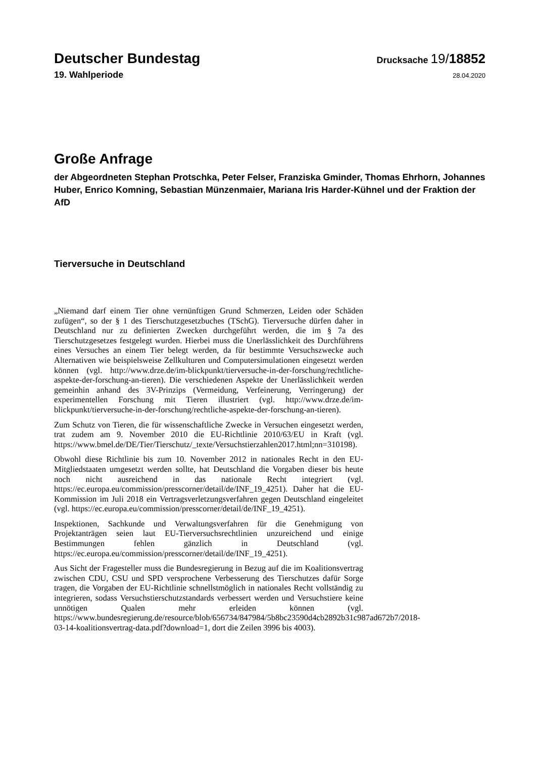Deutscher Bundestag
Drucksache 19/18852
19. Wahlperiode
28.04.2020
Große Anfrage
der Abgeordneten Stephan Protschka, Peter Felser, Franziska Gminder, Thomas Ehrhorn, Johannes Huber, Enrico Komning, Sebastian Münzenmaier, Mariana Iris Harder-Kühnel und der Fraktion der AfD
Tierversuche in Deutschland
„Niemand darf einem Tier ohne vernünftigen Grund Schmerzen, Leiden oder Schäden zufügen“, so der § 1 des Tierschutzgesetzbuches (TSchG). Tierversuche dürfen daher in Deutschland nur zu definierten Zwecken durchgeführt werden, die im § 7a des Tierschutzgesetzes festgelegt wurden. Hierbei muss die Unerlässlichkeit des Durchführens eines Versuches an einem Tier belegt werden, da für bestimmte Versuchszwecke auch Alternativen wie beispielsweise Zellkulturen und Computersimulationen eingesetzt werden können (vgl. http://www.drze.de/im-blickpunkt/tierversuche-in-der-forschung/rechtliche-aspekte-der-forschung-an-tieren). Die verschiedenen Aspekte der Unerlässlichkeit werden gemeinhin anhand des 3V-Prinzips (Vermeidung, Verfeinerung, Verringerung) der experimentellen Forschung mit Tieren illustriert (vgl. http://www.drze.de/im-blickpunkt/tierversuche-in-der-forschung/rechtliche-aspekte-der-forschung-an-tieren).
Zum Schutz von Tieren, die für wissenschaftliche Zwecke in Versuchen eingesetzt werden, trat zudem am 9. November 2010 die EU-Richtlinie 2010/63/EU in Kraft (vgl. https://www.bmel.de/DE/Tier/Tierschutz/_texte/Versuchstierzahlen2017.html;nn=310198).
Obwohl diese Richtlinie bis zum 10. November 2012 in nationales Recht in den EU-Mitgliedstaaten umgesetzt werden sollte, hat Deutschland die Vorgaben dieser bis heute noch nicht ausreichend in das nationale Recht integriert (vgl. https://ec.europa.eu/commission/presscorner/detail/de/INF_19_4251). Daher hat die EU-Kommission im Juli 2018 ein Vertragsverletzungsverfahren gegen Deutschland eingeleitet (vgl. https://ec.europa.eu/commission/presscorner/detail/de/INF_19_4251).
Inspektionen, Sachkunde und Verwaltungsverfahren für die Genehmigung von Projektanträgen seien laut EU-Tierversuchsrechtlinien unzureichend und einige Bestimmungen fehlen gänzlich in Deutschland (vgl. https://ec.europa.eu/commission/presscorner/detail/de/INF_19_4251).
Aus Sicht der Fragesteller muss die Bundesregierung in Bezug auf die im Koalitionsvertrag zwischen CDU, CSU und SPD versprochene Verbesserung des Tierschutzes dafür Sorge tragen, die Vorgaben der EU-Richtlinie schnellstmöglich in nationales Recht vollständig zu integrieren, sodass Versuchstierschutzstandards verbessert werden und Versuchstiere keine unnötigen Qualen mehr erleiden können (vgl. https://www.bundesregierung.de/resource/blob/656734/847984/5b8bc23590d4cb2892b31c987ad672b7/2018-03-14-koalitionsvertrag-data.pdf?download=1, dort die Zeilen 3996 bis 4003).